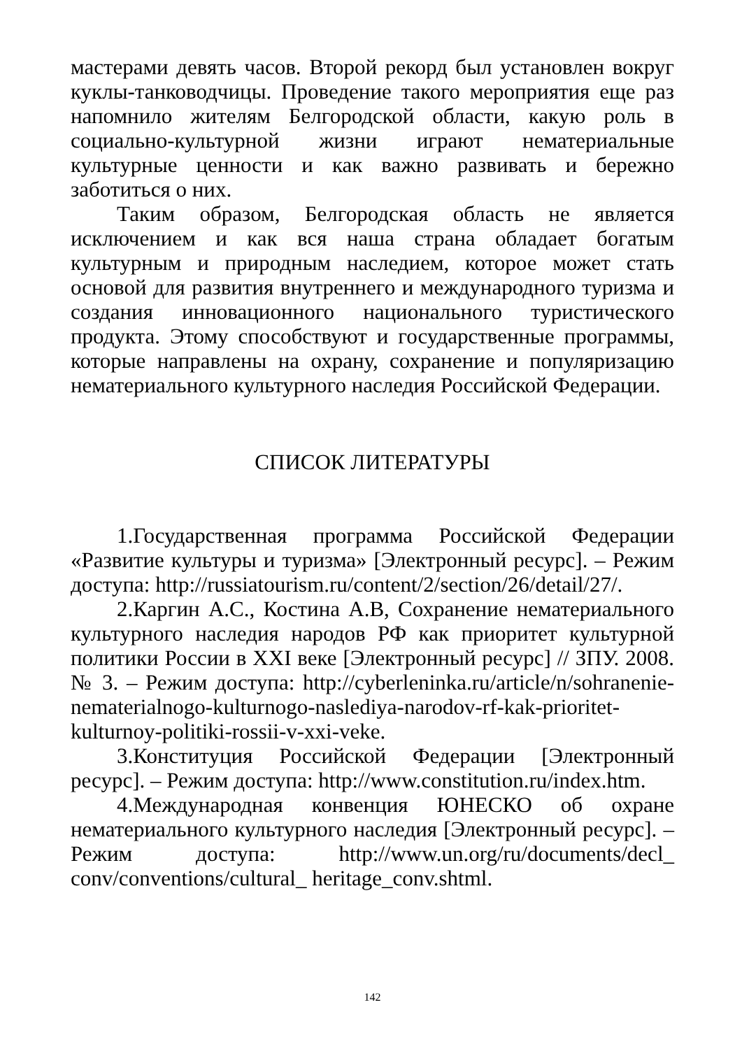мастерами девять часов. Второй рекорд был установлен вокруг куклы-танководчицы. Проведение такого мероприятия еще раз напомнило жителям Белгородской области, какую роль в социально-культурной жизни играют нематериальные культурные ценности и как важно развивать и бережно заботиться о них.
Таким образом, Белгородская область не является исключением и как вся наша страна обладает богатым культурным и природным наследием, которое может стать основой для развития внутреннего и международного туризма и создания инновационного национального туристического продукта. Этому способствуют и государственные программы, которые направлены на охрану, сохранение и популяризацию нематериального культурного наследия Российской Федерации.
СПИСОК ЛИТЕРАТУРЫ
1.Государственная программа Российской Федерации «Развитие культуры и туризма» [Электронный ресурс]. – Режим доступа: http://russiatourism.ru/content/2/section/26/detail/27/.
2.Каргин А.С., Костина А.В, Сохранение нематериального культурного наследия народов РФ как приоритет культурной политики России в XXI веке [Электронный ресурс] // ЗПУ. 2008. № 3. – Режим доступа: http://cyberleninka.ru/article/n/sohranenie-nematerialnogo-kulturnogo-naslediya-narodov-rf-kak-prioritet-kulturnoy-politiki-rossii-v-xxi-veke.
3.Конституция Российской Федерации [Электронный ресурс]. – Режим доступа: http://www.constitution.ru/index.htm.
4.Международная конвенция ЮНЕСКО об охране нематериального культурного наследия [Электронный ресурс]. – Режим доступа: http://www.un.org/ru/documents/decl_ conv/conventions/cultural_ heritage_conv.shtml.
142